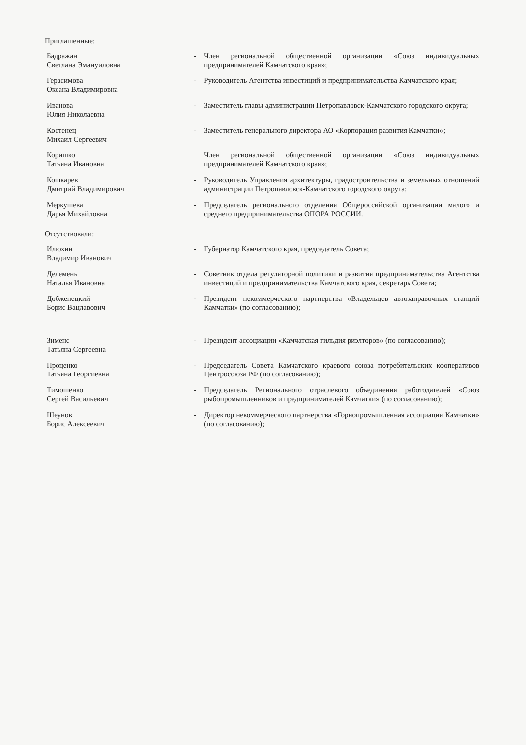Приглашенные:
| Бадражан Светлана Эмануиловна | - | Член региональной общественной организации «Союз индивидуальных предпринимателей Камчатского края»; |
| Герасимова Оксана Владимировна | - | Руководитель Агентства инвестиций и предпринимательства Камчатского края; |
| Иванова Юлия Николаевна | - | Заместитель главы администрации Петропавловск-Камчатского городского округа; |
| Костенец Михаил Сергеевич | - | Заместитель генерального директора АО «Корпорация развития Камчатки»; |
| Коришко Татьяна Ивановна | | Член региональной общественной организации «Союз индивидуальных предпринимателей Камчатского края»; |
| Кошкарев Дмитрий Владимирович | - | Руководитель Управления архитектуры, градостроительства и земельных отношений администрации Петропавловск-Камчатского городского округа; |
| Меркушева Дарья Михайловна | - | Председатель регионального отделения Общероссийской организации малого и среднего предпринимательства ОПОРА РОССИИ. |
Отсутствовали:
| Илюхин Владимир Иванович | - | Губернатор Камчатского края, председатель Совета; |
| Делемень Наталья Ивановна | - | Советник отдела регуляторной политики и развития предпринимательства Агентства инвестиций и предпринимательства Камчатского края, секретарь Совета; |
| Добженецкий Борис Вацлавович | - | Президент некоммерческого партнерства «Владельцев автозаправочных станций Камчатки» (по согласованию); |
| Зименс Татьяна Сергеевна | - | Президент ассоциации «Камчатская гильдия риэлторов» (по согласованию); |
| Проценко Татьяна Георгиевна | - | Председатель Совета Камчатского краевого союза потребительских кооперативов Центросоюза РФ (по согласованию); |
| Тимошенко Сергей Васильевич | - | Председатель Регионального отраслевого объединения работодателей «Союз рыбопромышленников и предпринимателей Камчатки» (по согласованию); |
| Шеунов Борис Алексеевич | - | Директор некоммерческого партнерства «Горнопромышленная ассоциация Камчатки» (по согласованию); |